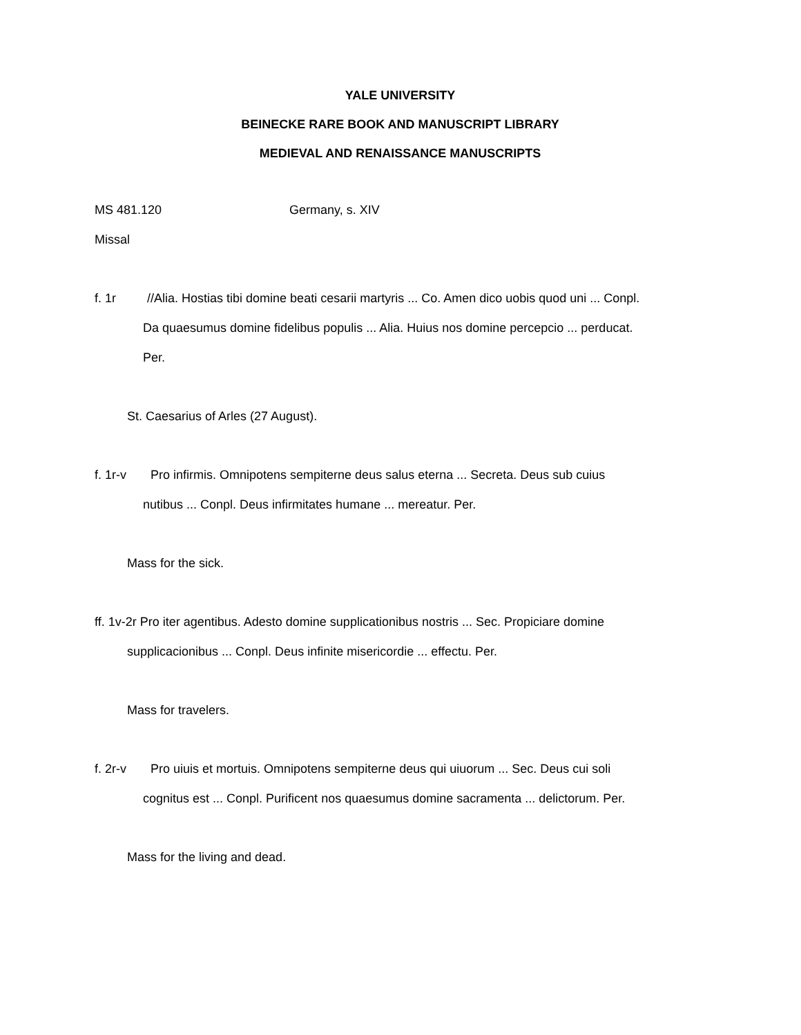YALE UNIVERSITY
BEINECKE RARE BOOK AND MANUSCRIPT LIBRARY
MEDIEVAL AND RENAISSANCE MANUSCRIPTS
MS 481.120 Germany, s. XIV
Missal
f. 1r //Alia. Hostias tibi domine beati cesarii martyris ... Co. Amen dico uobis quod uni ... Conpl. Da quaesumus domine fidelibus populis ... Alia. Huius nos domine percepcio ... perducat. Per.
St. Caesarius of Arles (27 August).
f. 1r-v Pro infirmis. Omnipotens sempiterne deus salus eterna ... Secreta. Deus sub cuius nutibus ... Conpl. Deus infirmitates humane ... mereatur. Per.
Mass for the sick.
ff. 1v-2r Pro iter agentibus. Adesto domine supplicationibus nostris ... Sec. Propiciare domine supplicacionibus ... Conpl. Deus infinite misericordie ... effectu. Per.
Mass for travelers.
f. 2r-v Pro uiuis et mortuis. Omnipotens sempiterne deus qui uiuorum ... Sec. Deus cui soli cognitus est ... Conpl. Purificent nos quaesumus domine sacramenta ... delictorum. Per.
Mass for the living and dead.